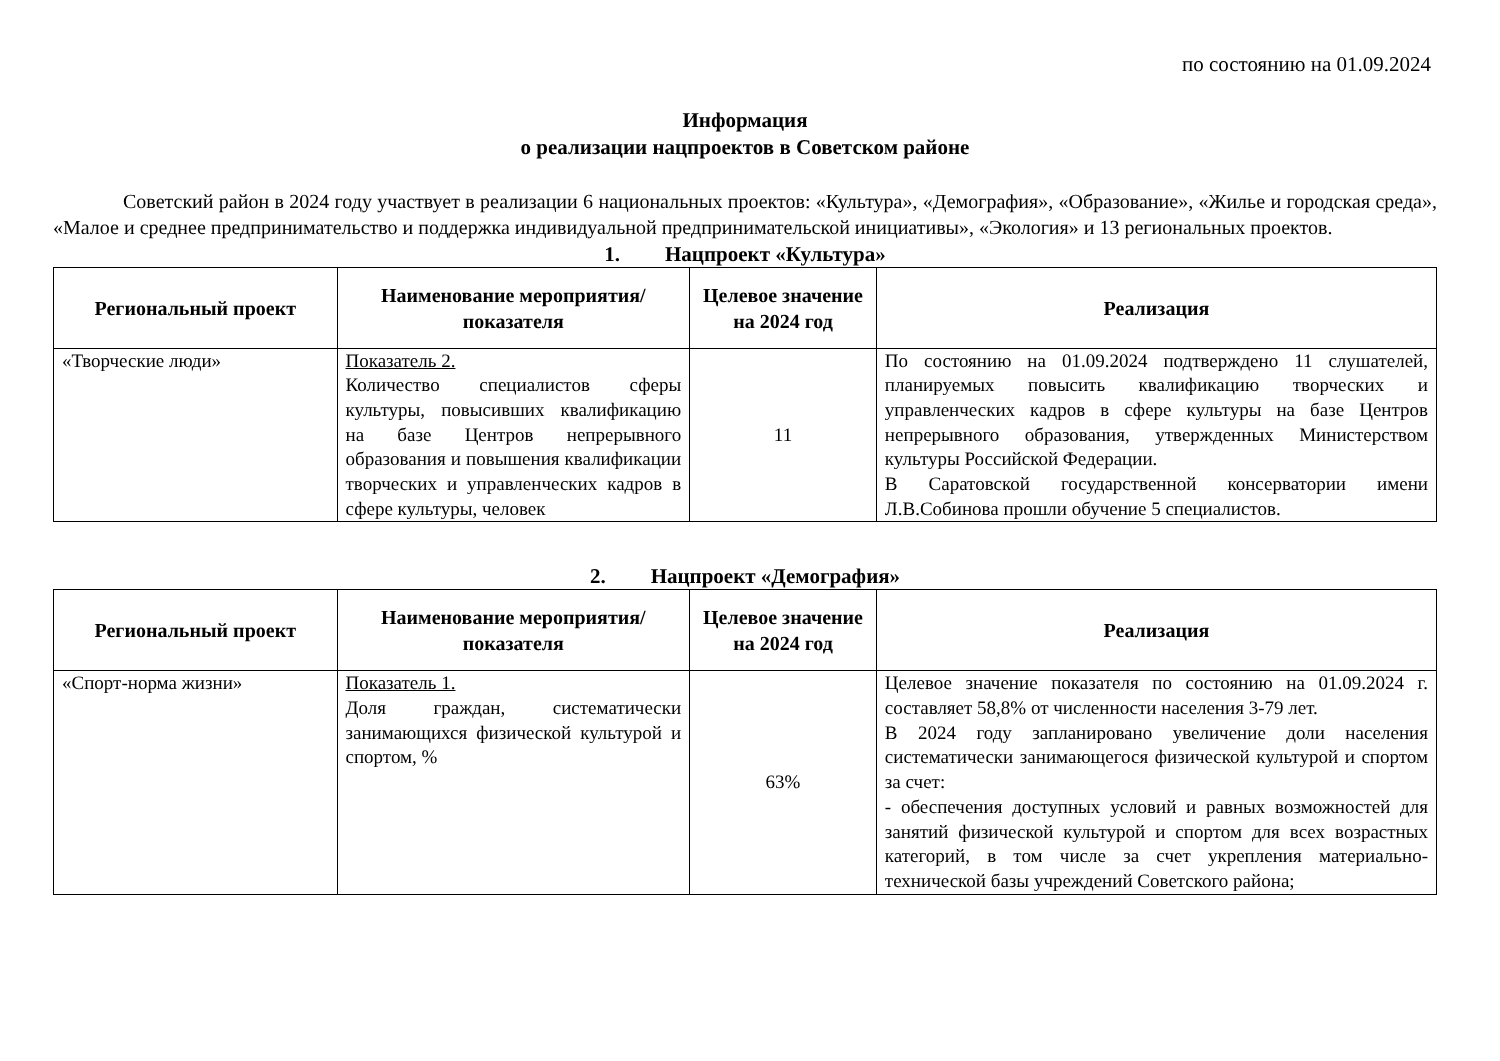по состоянию на 01.09.2024
Информация
о реализации нацпроектов в Советском районе
Советский район в 2024 году участвует в реализации 6 национальных проектов: «Культура», «Демография», «Образование», «Жилье и городская среда», «Малое и среднее предпринимательство и поддержка индивидуальной предпринимательской инициативы», «Экология» и 13 региональных проектов.
1. Нацпроект «Культура»
| Региональный проект | Наименование мероприятия/показателя | Целевое значение на 2024 год | Реализация |
| --- | --- | --- | --- |
| «Творческие люди» | Показатель 2. Количество специалистов сферы культуры, повысивших квалификацию на базе Центров непрерывного образования и повышения квалификации творческих и управленческих кадров в сфере культуры, человек | 11 | По состоянию на 01.09.2024 подтверждено 11 слушателей, планируемых повысить квалификацию творческих и управленческих кадров в сфере культуры на базе Центров непрерывного образования, утвержденных Министерством культуры Российской Федерации. В Саратовской государственной консерватории имени Л.В.Собинова прошли обучение 5 специалистов. |
2. Нацпроект «Демография»
| Региональный проект | Наименование мероприятия/показателя | Целевое значение на 2024 год | Реализация |
| --- | --- | --- | --- |
| «Спорт-норма жизни» | Показатель 1. Доля граждан, систематически занимающихся физической культурой и спортом, % | 63% | Целевое значение показателя по состоянию на 01.09.2024 г. составляет 58,8% от численности населения 3-79 лет. В 2024 году запланировано увеличение доли населения систематически занимающегося физической культурой и спортом за счет: - обеспечения доступных условий и равных возможностей для занятий физической культурой и спортом для всех возрастных категорий, в том числе за счет укрепления материально-технической базы учреждений Советского района; |